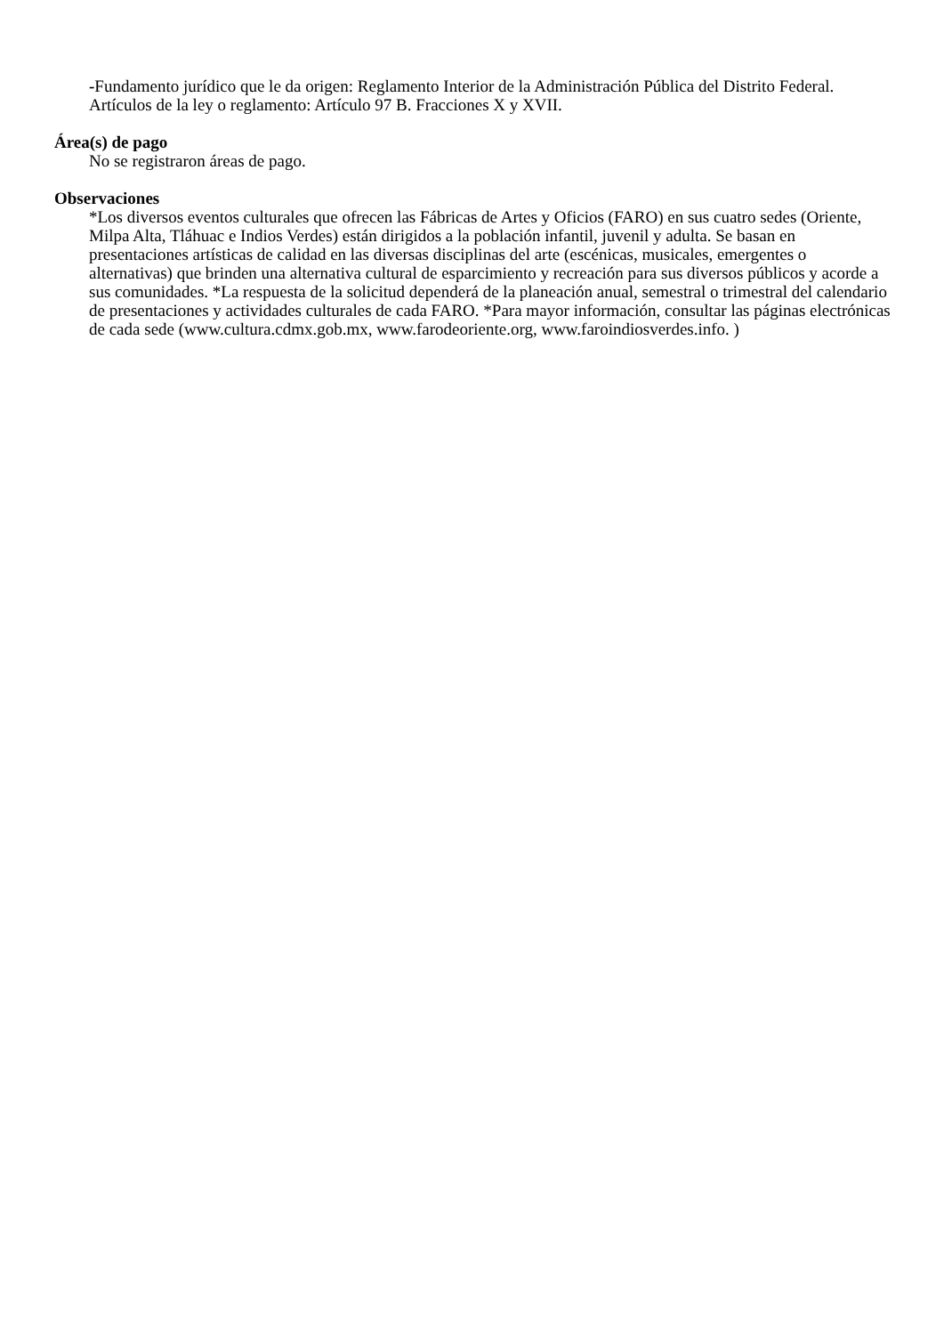-Fundamento jurídico que le da origen: Reglamento Interior de la Administración Pública del Distrito Federal.
Artículos de la ley o reglamento: Artículo 97 B. Fracciones X y XVII.
Área(s) de pago
No se registraron áreas de pago.
Observaciones
*Los diversos eventos culturales que ofrecen las Fábricas de Artes y Oficios (FARO) en sus cuatro sedes (Oriente, Milpa Alta, Tláhuac e Indios Verdes) están dirigidos a la población infantil, juvenil y adulta. Se basan en presentaciones artísticas de calidad en las diversas disciplinas del arte (escénicas, musicales, emergentes o alternativas) que brinden una alternativa cultural de esparcimiento y recreación para sus diversos públicos y acorde a sus comunidades. *La respuesta de la solicitud dependerá de la planeación anual, semestral o trimestral del calendario de presentaciones y actividades culturales de cada FARO. *Para mayor información, consultar las páginas electrónicas de cada sede (www.cultura.cdmx.gob.mx, www.farodeoriente.org, www.faroindiosverdes.info. )